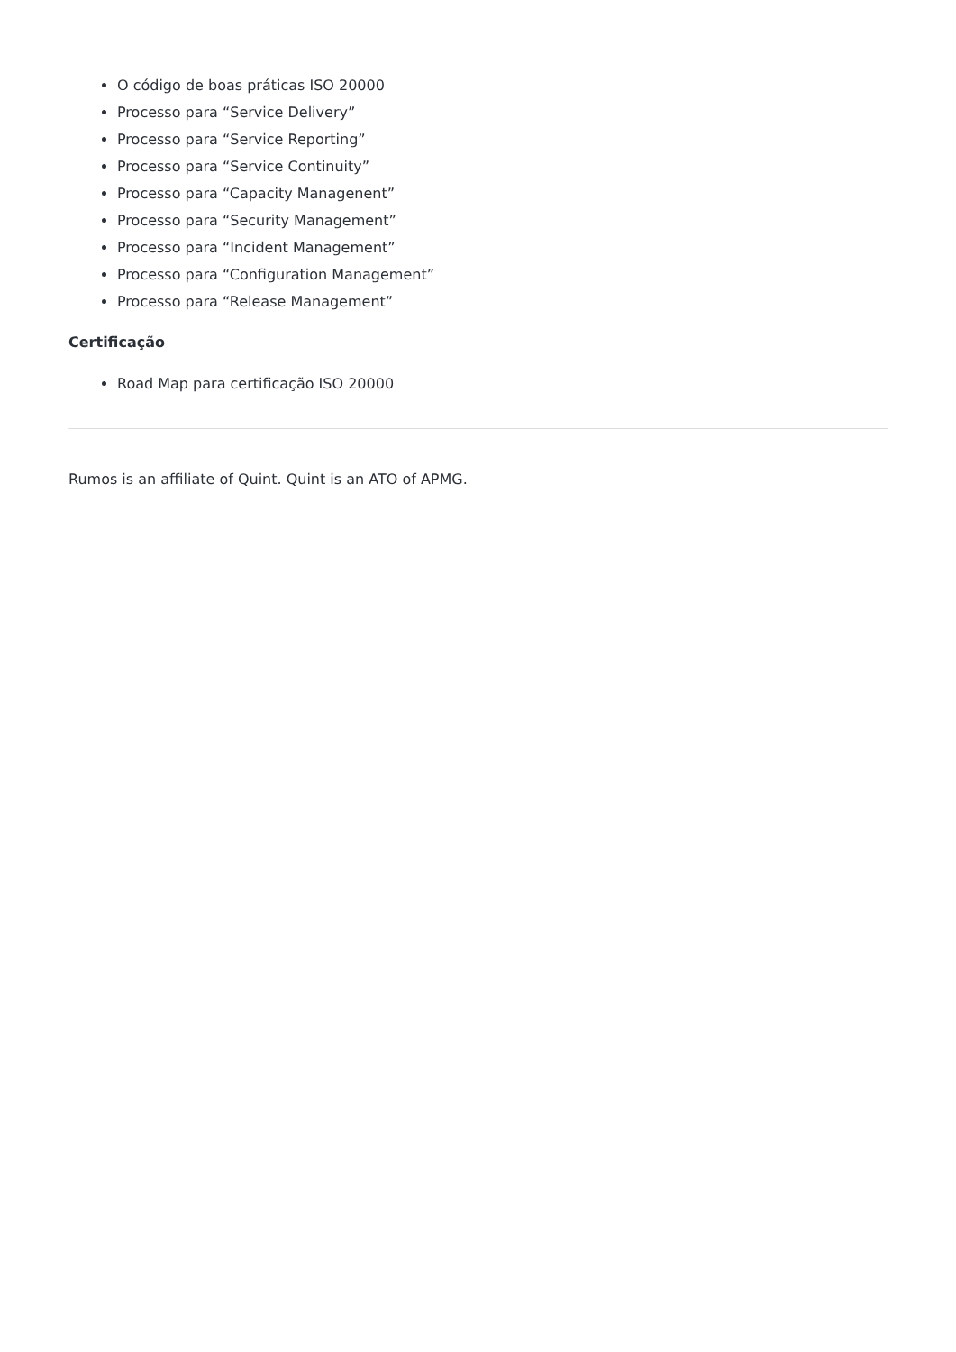O código de boas práticas ISO 20000
Processo para “Service Delivery”
Processo para “Service Reporting”
Processo para “Service Continuity”
Processo para “Capacity Managenent”
Processo para “Security Management”
Processo para “Incident Management”
Processo para “Configuration Management”
Processo para “Release Management”
Certificação
Road Map para certificação ISO 20000
Rumos is an affiliate of Quint. Quint is an ATO of APMG.